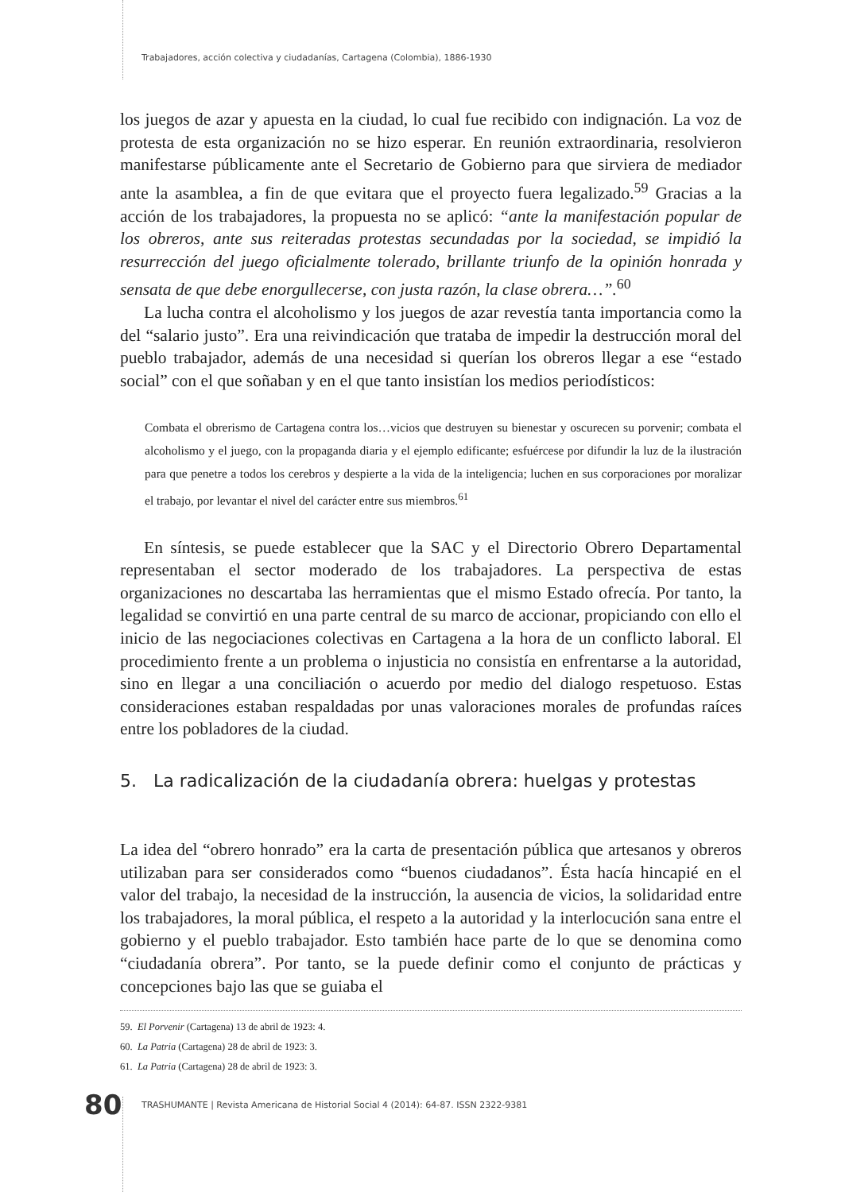Trabajadores, acción colectiva y ciudadanías, Cartagena (Colombia), 1886-1930
los juegos de azar y apuesta en la ciudad, lo cual fue recibido con indignación. La voz de protesta de esta organización no se hizo esperar. En reunión extraordinaria, resolvieron manifestarse públicamente ante el Secretario de Gobierno para que sirviera de mediador ante la asamblea, a fin de que evitara que el proyecto fuera legalizado.<sup>59</sup> Gracias a la acción de los trabajadores, la propuesta no se aplicó: “ante la manifestación popular de los obreros, ante sus reiteradas protestas secundadas por la sociedad, se impidió la resurrección del juego oficialmente tolerado, brillante triunfo de la opinión honrada y sensata de que debe enorgullecerse, con justa razón, la clase obrera…”.<sup>60</sup>
La lucha contra el alcoholismo y los juegos de azar revestía tanta importancia como la del “salario justo”. Era una reivindicación que trataba de impedir la destrucción moral del pueblo trabajador, además de una necesidad si querían los obreros llegar a ese “estado social” con el que soñaban y en el que tanto insistían los medios periodísticos:
Combata el obrerismo de Cartagena contra los…vicios que destruyen su bienestar y oscurecen su porvenir; combata el alcoholismo y el juego, con la propaganda diaria y el ejemplo edificante; esfuércese por difundir la luz de la ilustración para que penetre a todos los cerebros y despierte a la vida de la inteligencia; luchen en sus corporaciones por moralizar el trabajo, por levantar el nivel del carácter entre sus miembros.<sup>61</sup>
En síntesis, se puede establecer que la SAC y el Directorio Obrero Departamental representaban el sector moderado de los trabajadores. La perspectiva de estas organizaciones no descartaba las herramientas que el mismo Estado ofrecía. Por tanto, la legalidad se convirtió en una parte central de su marco de accionar, propiciando con ello el inicio de las negociaciones colectivas en Cartagena a la hora de un conflicto laboral. El procedimiento frente a un problema o injusticia no consistía en enfrentarse a la autoridad, sino en llegar a una conciliación o acuerdo por medio del dialogo respetuoso. Estas consideraciones estaban respaldadas por unas valoraciones morales de profundas raíces entre los pobladores de la ciudad.
5. La radicalización de la ciudadanía obrera: huelgas y protestas
La idea del “obrero honrado” era la carta de presentación pública que artesanos y obreros utilizaban para ser considerados como “buenos ciudadanos”. Ésta hacía hincapié en el valor del trabajo, la necesidad de la instrucción, la ausencia de vicios, la solidaridad entre los trabajadores, la moral pública, el respeto a la autoridad y la interlocución sana entre el gobierno y el pueblo trabajador. Esto también hace parte de lo que se denomina como “ciudadanía obrera”. Por tanto, se la puede definir como el conjunto de prácticas y concepciones bajo las que se guiaba el
59. El Porvenir (Cartagena) 13 de abril de 1923: 4.
60. La Patria (Cartagena) 28 de abril de 1923: 3.
61. La Patria (Cartagena) 28 de abril de 1923: 3.
80 TRASHUMANTE | Revista Americana de Historial Social 4 (2014): 64-87. ISSN 2322-9381